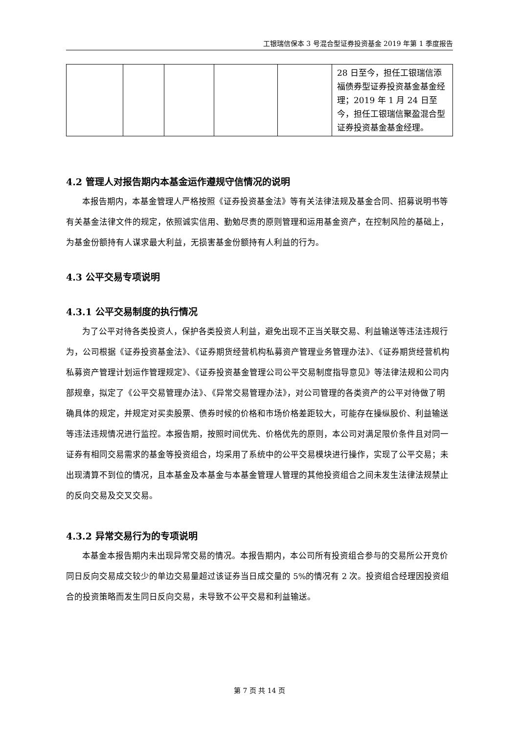工银瑞信保本 3 号混合型证券投资基金 2019 年第 1 季度报告
| | | | | | 28 日至今，担任工银瑞信添福债券型证券投资基金基金经理；2019 年 1 月 24 日至今，担任工银瑞信聚盈混合型证券投资基金基金经理。 |
4.2 管理人对报告期内本基金运作遵规守信情况的说明
本报告期内，本基金管理人严格按照《证券投资基金法》等有关法律法规及基金合同、招募说明书等有关基金法律文件的规定，依照诚实信用、勤勉尽责的原则管理和运用基金资产，在控制风险的基础上，为基金份额持有人谋求最大利益，无损害基金份额持有人利益的行为。
4.3 公平交易专项说明
4.3.1 公平交易制度的执行情况
为了公平对待各类投资人，保护各类投资人利益，避免出现不正当关联交易、利益输送等违法违规行为，公司根据《证券投资基金法》、《证券期货经营机构私募资产管理业务管理办法》、《证券期货经营机构私募资产管理计划运作管理规定》、《证券投资基金管理公司公平交易制度指导意见》等法律法规和公司内部规章，拟定了《公平交易管理办法》、《异常交易管理办法》，对公司管理的各类资产的公平对待做了明确具体的规定，并规定对买卖股票、债券时候的价格和市场价格差距较大，可能存在操纵股价、利益输送等违法违规情况进行监控。本报告期，按照时间优先、价格优先的原则，本公司对满足限价条件且对同一证券有相同交易需求的基金等投资组合，均采用了系统中的公平交易模块进行操作，实现了公平交易；未出现清算不到位的情况，且本基金及本基金与本基金管理人管理的其他投资组合之间未发生法律法规禁止的反向交易及交叉交易。
4.3.2 异常交易行为的专项说明
本基金本报告期内未出现异常交易的情况。本报告期内，本公司所有投资组合参与的交易所公开竞价同日反向交易成交较少的单边交易量超过该证券当日成交量的 5%的情况有 2 次。投资组合经理因投资组合的投资策略而发生同日反向交易，未导致不公平交易和利益输送。
第 7 页 共 14 页